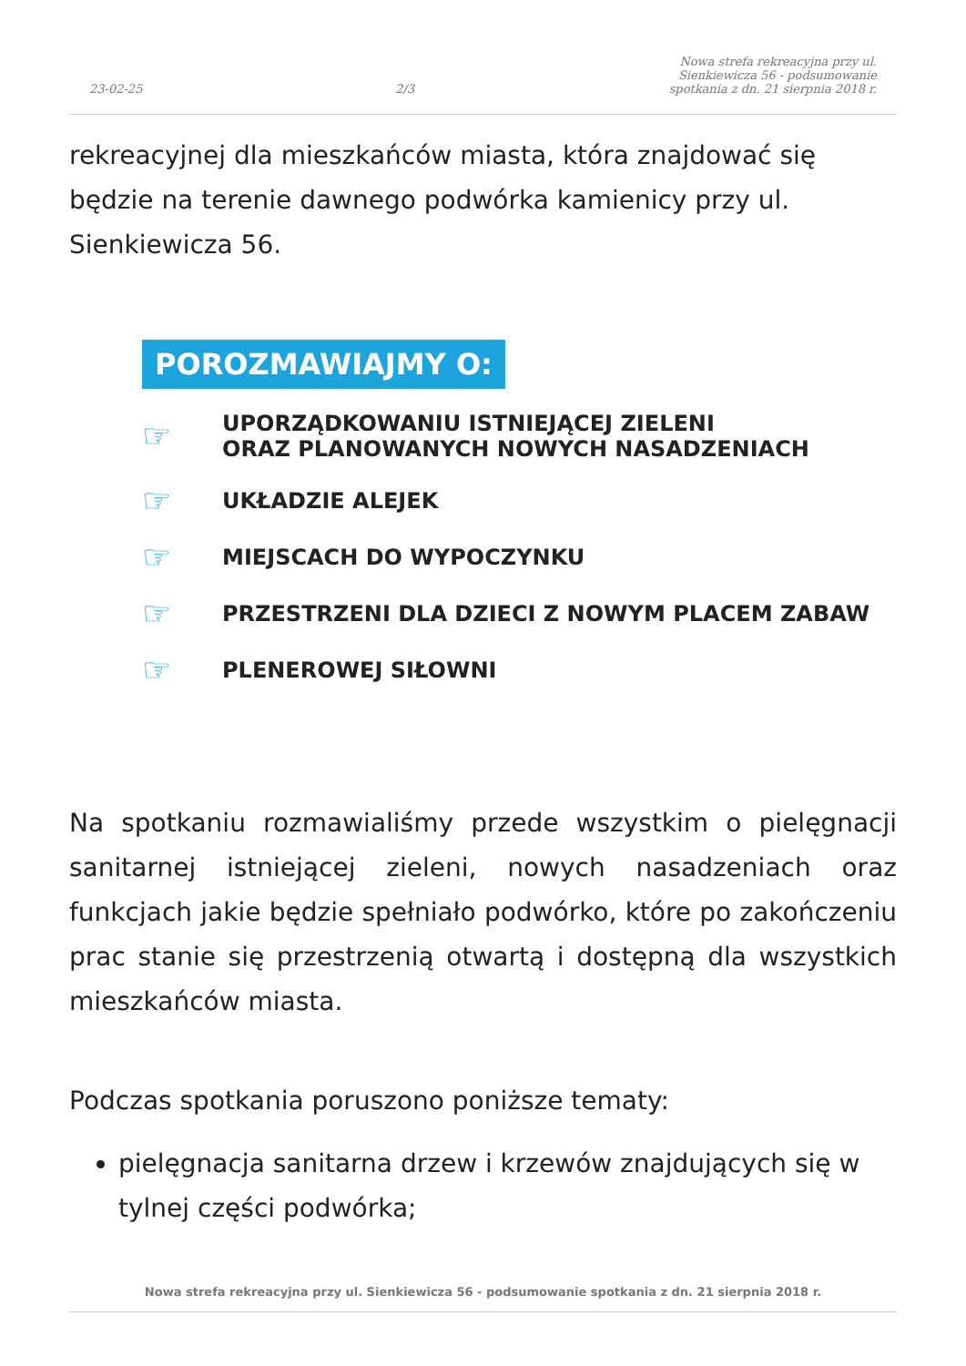23-02-25 2/3 Nowa strefa rekreacyjna przy ul. Sienkiewicza 56 - podsumowanie spotkania z dn. 21 sierpnia 2018 r.
rekreacyjnej dla mieszkańców miasta, która znajdować się będzie na terenie dawnego podwórka kamienicy przy ul. Sienkiewicza 56.
POROZMAWIAJMY O:
☞ UPORZĄDKOWANIU ISTNIEJĄCEJ ZIELENI
ORAZ PLANOWANYCH NOWYCH NASADZENIACH
☞ UKŁADZIE ALEJEK
☞ MIEJSCACH DO WYPOCZYNKU
☞ PRZESTRZENI DLA DZIECI Z NOWYM PLACEM ZABAW
☞ PLENEROWEJ SIŁOWNI
Na spotkaniu rozmawialiśmy przede wszystkim o pielęgnacji sanitarnej istniejącej zieleni, nowych nasadzeniach oraz funkcjach jakie będzie spełniało podwórko, które po zakończeniu prac stanie się przestrzenią otwartą i dostępną dla wszystkich mieszkańców miasta.
Podczas spotkania poruszono poniższe tematy:
pielęgnacja sanitarna drzew i krzewów znajdujących się w tylnej części podwórka;
Nowa strefa rekreacyjna przy ul. Sienkiewicza 56 - podsumowanie spotkania z dn. 21 sierpnia 2018 r.